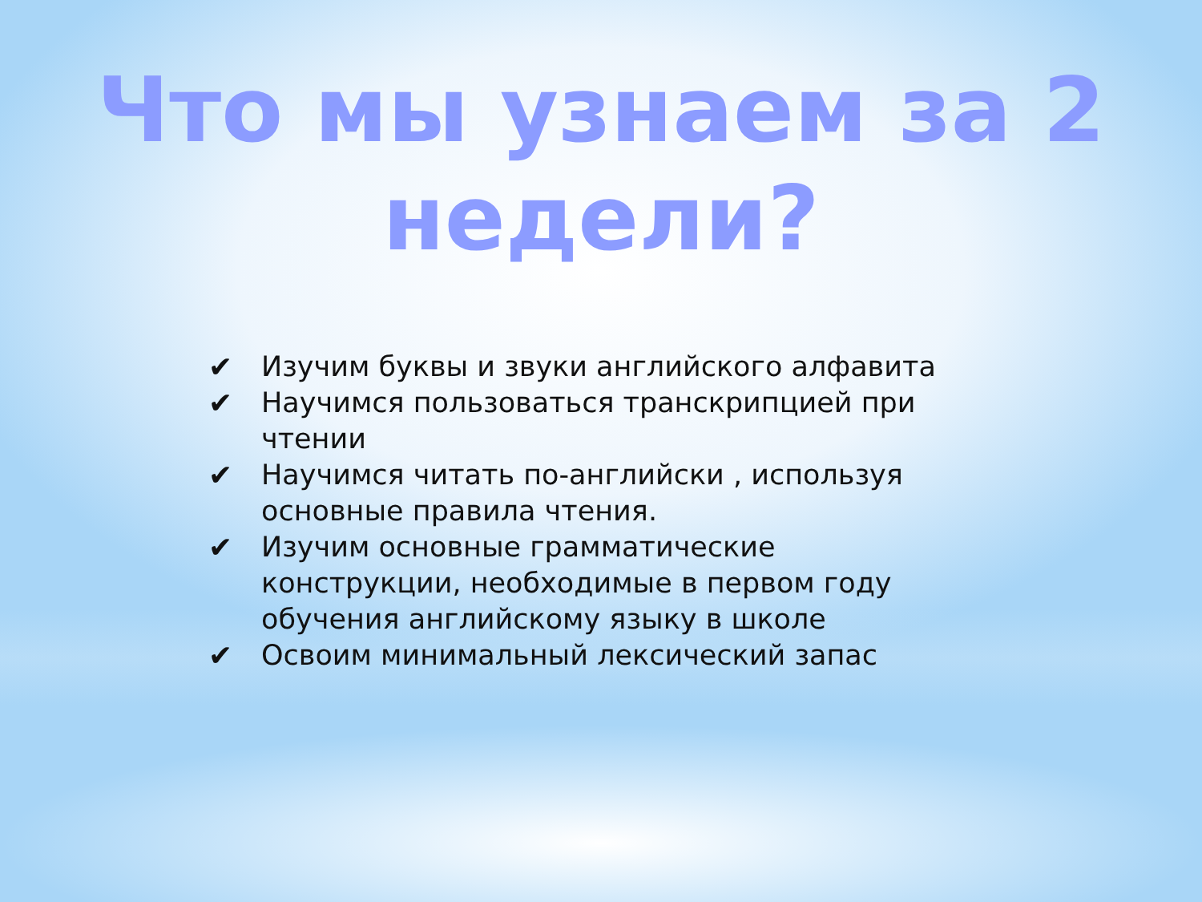Что мы узнаем за 2
недели?
✔ Изучим буквы и звуки английского алфавита
✔ Научимся пользоваться транскрипцией при чтении
✔ Научимся читать по-английски , используя основные правила чтения.
✔ Изучим основные грамматические конструкции, необходимые в первом году обучения английскому языку в школе
✔ Освоим минимальный лексический запас